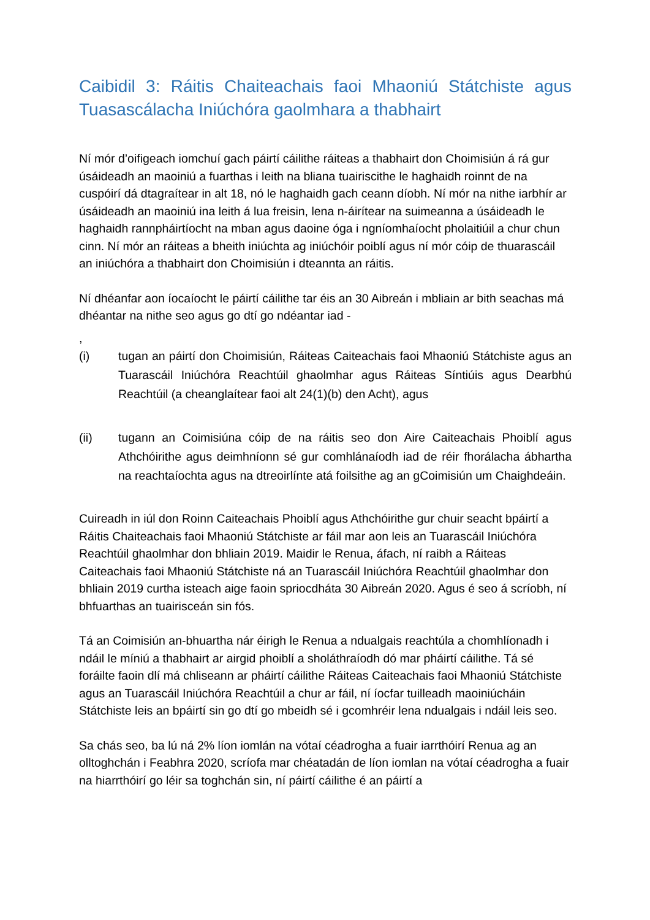Caibidil 3: Ráitis Chaiteachais faoi Mhaoniú Státchiste agus Tuasascálacha Iniúchóra gaolmhara a thabhairt
Ní mór d’oifigeach iomchuí gach páirtí cáilithe ráiteas a thabhairt don Choimisiún á rá gur úsáideadh an maoiniú a fuarthas i leith na bliana tuairiscithe le haghaidh roinnt de na cuspóirí dá dtagraítear in alt 18, nó le haghaidh gach ceann díobh. Ní mór na nithe iarbhír ar úsáideadh an maoiniú ina leith á lua freisin, lena n-áirítear na suimeanna a úsáideadh le haghaidh rannpháirtíocht na mban agus daoine óga i ngníomhaíocht pholaitiúil a chur chun cinn. Ní mór an ráiteas a bheith iniúchta ag iniúchóir poiblí agus ní mór cóip de thuarascáil an iniúchóra a thabhairt don Choimisiún i dteannta an ráitis.
Ní dhéanfar aon íocaíocht le páirtí cáilithe tar éis an 30 Aibreán i mbliain ar bith seachas má dhéantar na nithe seo agus go dtí go ndéantar iad -
,
(i) tugan an páirtí don Choimisiún, Ráiteas Caiteachais faoi Mhaoniú Státchiste agus an Tuarascáil Iniúchóra Reachtúil ghaolmhar agus Ráiteas Síntiúis agus Dearbhú Reachtúil (a cheanglaítear faoi alt 24(1)(b) den Acht), agus
(ii) tugann an Coimisiúna cóip de na ráitis seo don Aire Caiteachais Phoiblí agus Athchóirithe agus deimhníonn sé gur comhlánaíodh iad de réir fhorálacha ábhartha na reachtaíochta agus na dtreoirlínte atá foilsithe ag an gCoimisiún um Chaighdeáin.
Cuireadh in iúl don Roinn Caiteachais Phoiblí agus Athchóirithe gur chuir seacht bpáirtí a Ráitis Chaiteachais faoi Mhaoniú Státchiste ar fáil mar aon leis an Tuarascáil Iniúchóra Reachtúil ghaolmhar don bhliain 2019. Maidir le Renua, áfach, ní raibh a Ráiteas Caiteachais faoi Mhaoniú Státchiste ná an Tuarascáil Iniúchóra Reachtúil ghaolmhar don bhliain 2019 curtha isteach aige faoin spriocdháta 30 Aibreán 2020. Agus é seo á scríobh, ní bhfuarthas an tuairisceán sin fós.
Tá an Coimisiún an-bhuartha nár éirigh le Renua a ndualgais reachtúla a chomhlíonadh i ndáil le míniú a thabhairt ar airgid phoiblí a sholáthraíodh dó mar pháirtí cáilithe. Tá sé foráilte faoin dlí má chliseann ar pháirtí cáilithe Ráiteas Caiteachais faoi Mhaoniú Státchiste agus an Tuarascáil Iniúchóra Reachtúil a chur ar fáil, ní íocfar tuilleadh maoiniúcháin Státchiste leis an bpáirtí sin go dtí go mbeidh sé i gcomhréir lena ndualgais i ndáil leis seo.
Sa chás seo, ba lú ná 2% líon iomlán na vótaí céadrogha a fuair iarrthóirí Renua ag an olltoghchán i Feabhra 2020, scríofa mar chéatadán de líon iomlan na vótaí céadrogha a fuair na hiarrthóirí go léir sa toghchán sin, ní páirtí cáilithe é an páirtí a